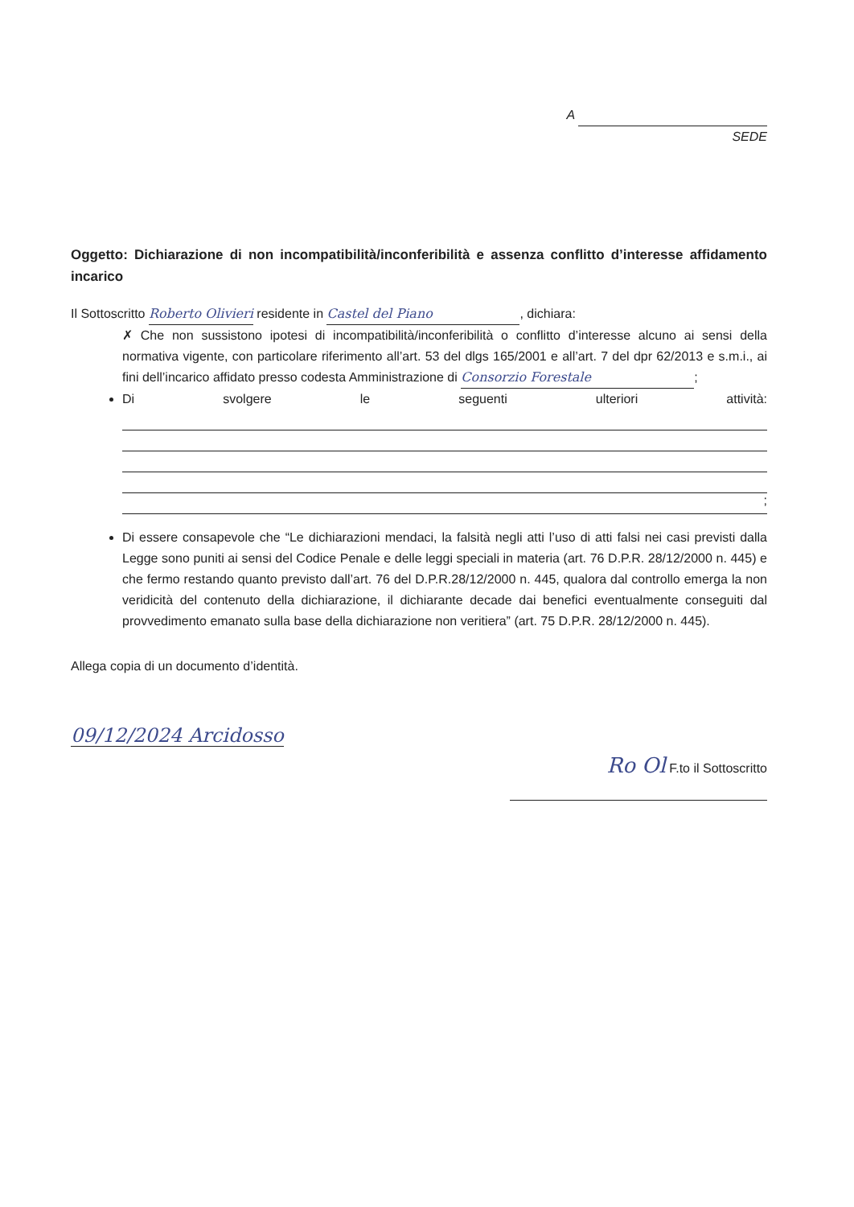A
SEDE
Oggetto: Dichiarazione di non incompatibilità/inconferibilità e assenza conflitto d’interesse affidamento incarico
Il Sottoscritto Roberto Olivieri residente in Castel del Piano, dichiara:
✗ Che non sussistono ipotesi di incompatibilità/inconferibilità o conflitto d’interesse alcuno ai sensi della normativa vigente, con particolare riferimento all’art. 53 del dlgs 165/2001 e all’art. 7 del dpr 62/2013 e s.m.i., ai fini dell’incarico affidato presso codesta Amministrazione di Consorzio Forestale;
Di svolgere le seguenti ulteriori attività:
;
Di essere consapevole che “Le dichiarazioni mendaci, la falsità negli atti l’uso di atti falsi nei casi previsti dalla Legge sono puniti ai sensi del Codice Penale e delle leggi speciali in materia (art. 76 D.P.R. 28/12/2000 n. 445) e che fermo restando quanto previsto dall’art. 76 del D.P.R.28/12/2000 n. 445, qualora dal controllo emerga la non veridicità del contenuto della dichiarazione, il dichiarante decade dai benefici eventualmente conseguiti dal provvedimento emanato sulla base della dichiarazione non veritiera” (art. 75 D.P.R. 28/12/2000 n. 445).
Allega copia di un documento d’identità.
09/12/2024 Arcidosso
Ro Ol F.to il Sottoscritto